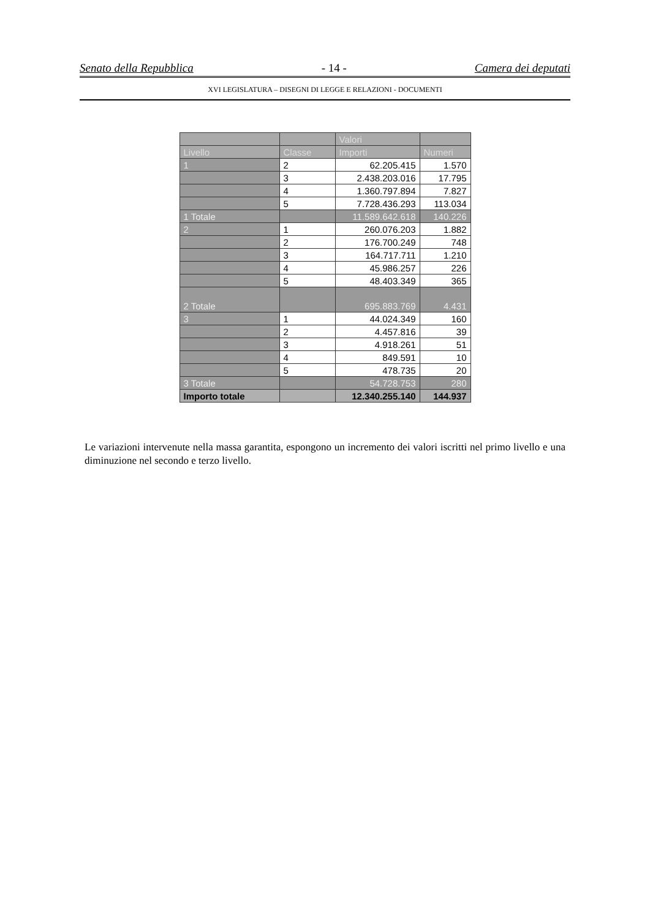Senato della Repubblica - 14 - Camera dei deputati
XVI LEGISLATURA – DISEGNI DI LEGGE E RELAZIONI - DOCUMENTI
| | | Valori | |
| --- | --- | --- | --- |
| Livello | Classe | Importi | Numeri |
| 1 | 2 | 62.205.415 | 1.570 |
| | 3 | 2.438.203.016 | 17.795 |
| | 4 | 1.360.797.894 | 7.827 |
| | 5 | 7.728.436.293 | 113.034 |
| 1 Totale | | 11.589.642.618 | 140.226 |
| 2 | 1 | 260.076.203 | 1.882 |
| | 2 | 176.700.249 | 748 |
| | 3 | 164.717.711 | 1.210 |
| | 4 | 45.986.257 | 226 |
| | 5 | 48.403.349 | 365 |
| 2 Totale | | 695.883.769 | 4.431 |
| 3 | 1 | 44.024.349 | 160 |
| | 2 | 4.457.816 | 39 |
| | 3 | 4.918.261 | 51 |
| | 4 | 849.591 | 10 |
| | 5 | 478.735 | 20 |
| 3 Totale | | 54.728.753 | 280 |
| Importo totale | | 12.340.255.140 | 144.937 |
Le variazioni intervenute nella massa garantita, espongono un incremento dei valori iscritti nel primo livello e una diminuzione nel secondo e terzo livello.